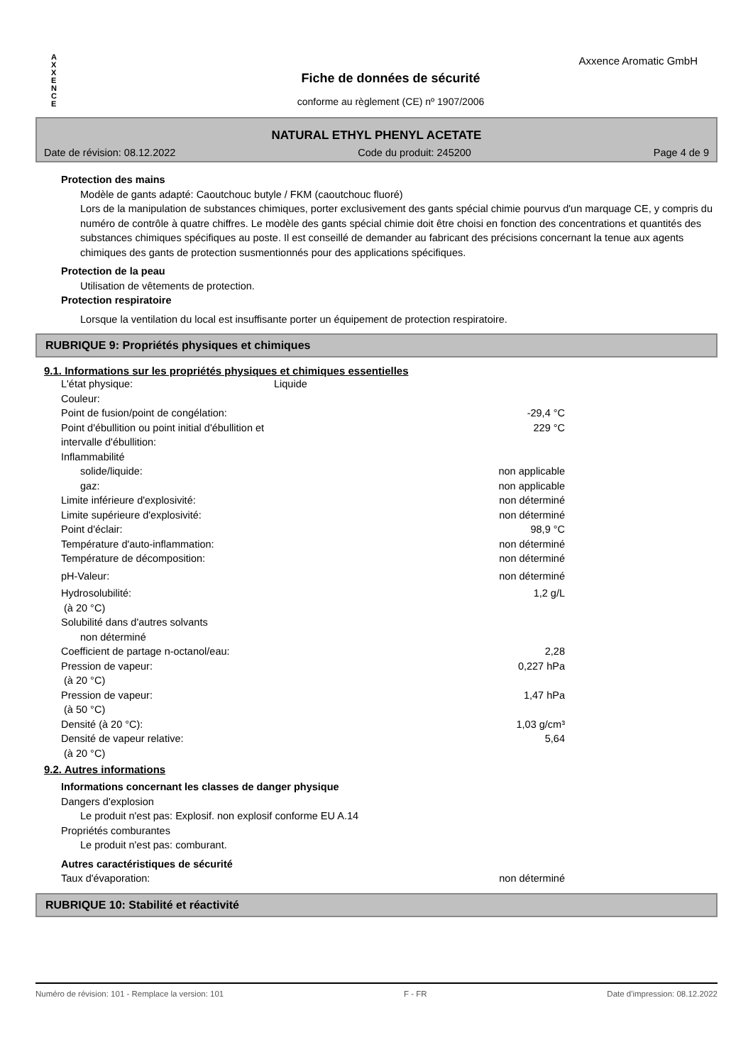A X X E N C E
Axxence Aromatic GmbH
Fiche de données de sécurité
conforme au règlement (CE) nº 1907/2006
NATURAL ETHYL PHENYL ACETATE
Date de révision: 08.12.2022 Code du produit: 245200 Page 4 de 9
Protection des mains
Modèle de gants adapté: Caoutchouc butyle / FKM (caoutchouc fluoré)
Lors de la manipulation de substances chimiques, porter exclusivement des gants spécial chimie pourvus d'un marquage CE, y compris du numéro de contrôle à quatre chiffres. Le modèle des gants spécial chimie doit être choisi en fonction des concentrations et quantités des substances chimiques spécifiques au poste. Il est conseillé de demander au fabricant des précisions concernant la tenue aux agents chimiques des gants de protection susmentionnés pour des applications spécifiques.
Protection de la peau
Utilisation de vêtements de protection.
Protection respiratoire
Lorsque la ventilation du local est insuffisante porter un équipement de protection respiratoire.
RUBRIQUE 9: Propriétés physiques et chimiques
9.1. Informations sur les propriétés physiques et chimiques essentielles
| L'état physique: | Liquide | |
| Couleur: | | |
| Point de fusion/point de congélation: | | -29,4 °C |
| Point d'ébullition ou point initial d'ébullition et intervalle d'ébullition: | | 229 °C |
| Inflammabilité | | |
| solide/liquide: | | non applicable |
| gaz: | | non applicable |
| Limite inférieure d'explosivité: | | non déterminé |
| Limite supérieure d'explosivité: | | non déterminé |
| Point d'éclair: | | 98,9 °C |
| Température d'auto-inflammation: | | non déterminé |
| Température de décomposition: | | non déterminé |
| pH-Valeur: | | non déterminé |
| Hydrosolubilité: (à 20 °C) | | 1,2 g/L |
| Solubilité dans d'autres solvants | | |
| non déterminé | | |
| Coefficient de partage n-octanol/eau: | | 2,28 |
| Pression de vapeur: (à 20 °C) | | 0,227 hPa |
| Pression de vapeur: (à 50 °C) | | 1,47 hPa |
| Densité (à 20 °C): | | 1,03 g/cm³ |
| Densité de vapeur relative: (à 20 °C) | | 5,64 |
9.2. Autres informations
Informations concernant les classes de danger physique
Dangers d'explosion
Le produit n'est pas: Explosif. non explosif conforme EU A.14
Propriétés comburantes
Le produit n'est pas: comburant.
Autres caractéristiques de sécurité
| Taux d'évaporation: | non déterminé |
RUBRIQUE 10: Stabilité et réactivité
Numéro de révision: 101 - Remplace la version: 101 F - FR Date d'impression: 08.12.2022